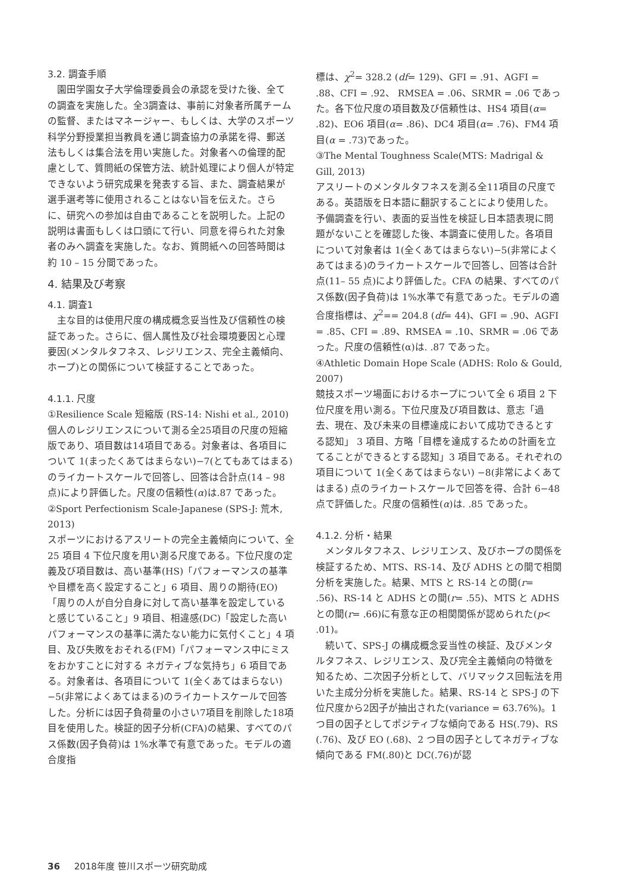3.2. 調査手順
園田学園女子大学倫理委員会の承認を受けた後、全ての調査を実施した。全3調査は、事前に対象者所属チームの監督、またはマネージャー、もしくは、大学のスポーツ科学分野授業担当教員を通じ調査協力の承諾を得、郵送法もしくは集合法を用い実施した。対象者への倫理的配慮として、質問紙の保管方法、統計処理により個人が特定できないよう研究成果を発表する旨、また、調査結果が選手選考等に使用されることはない旨を伝えた。さらに、研究への参加は自由であることを説明した。上記の説明は書面もしくは口頭にて行い、同意を得られた対象者のみへ調査を実施した。なお、質問紙への回答時間は約 10 – 15 分間であった。
4. 結果及び考察
4.1. 調査1
主な目的は使用尺度の構成概念妥当性及び信頼性の検証であった。さらに、個人属性及び社会環境要因と心理要因(メンタルタフネス、レジリエンス、完全主義傾向、ホープ)との関係について検証することであった。
4.1.1. 尺度
①Resilience Scale 短縮版 (RS-14: Nishi et al., 2010)
個人のレジリエンスについて測る全25項目の尺度の短縮版であり、項目数は14項目である。対象者は、各項目について 1(まったくあてはまらない)−7(とてもあてはまる)のライカートスケールで回答し、回答は合計点(14 – 98 点)により評価した。尺度の信頼性(α)は.87 であった。
②Sport Perfectionism Scale-Japanese (SPS-J: 荒木, 2013)
スポーツにおけるアスリートの完全主義傾向について、全 25 項目 4 下位尺度を用い測る尺度である。下位尺度の定義及び項目数は、高い基準(HS)「パフォーマンスの基準や目標を高く設定すること」6 項目、周りの期待(EO)「周りの人が自分自身に対して高い基準を設定していると感じていること」9 項目、相違感(DC)「設定した高いパフォーマンスの基準に満たない能力に気付くこと」4 項目、及び失敗をおそれる(FM)「パフォーマンス中にミスをおかすことに対する ネガティブな気持ち」6 項目である。対象者は、各項目について 1(全くあてはまらない)−5(非常によくあてはまる)のライカートスケールで回答した。分析には因子負荷量の小さい7項目を削除した18項目を使用した。検証的因子分析(CFA)の結果、すべてのパス係数(因子負荷)は 1%水準で有意であった。モデルの適合度指
標は、χ<sup>2</sup>= 328.2 (df= 129)、GFI = .91、AGFI = .88、CFI = .92、 RMSEA = .06、SRMR = .06 であった。各下位尺度の項目数及び信頼性は、HS4 項目(α= .82)、EO6 項目(α= .86)、DC4 項目(α= .76)、FM4 項目(α = .73)であった。
③The Mental Toughness Scale(MTS: Madrigal & Gill, 2013)
アスリートのメンタルタフネスを測る全11項目の尺度である。英語版を日本語に翻訳することにより使用した。予備調査を行い、表面的妥当性を検証し日本語表現に問題がないことを確認した後、本調査に使用した。各項目について対象者は 1(全くあてはまらない)−5(非常によくあてはまる)のライカートスケールで回答し、回答は合計点(11– 55 点)により評価した。CFA の結果、すべてのパス係数(因子負荷)は 1%水準で有意であった。モデルの適合度指標は、χ<sup>2</sup>== 204.8 (df= 44)、GFI = .90、AGFI = .85、CFI = .89、RMSEA = .10、SRMR = .06 であった。尺度の信頼性(α)は. .87 であった。
④Athletic Domain Hope Scale (ADHS: Rolo & Gould, 2007)
競技スポーツ場面におけるホープについて全 6 項目 2 下位尺度を用い測る。下位尺度及び項目数は、意志「過去、現在、及び未来の目標達成において成功できるとする認知」 3 項目、方略「目標を達成するための計画を立てることができるとする認知」3 項目である。それぞれの項目について 1(全くあてはまらない) −8(非常によくあてはまる) 点のライカートスケールで回答を得、合計 6−48 点で評価した。尺度の信頼性(α)は. .85 であった。
4.1.2. 分析・結果
メンタルタフネス、レジリエンス、及びホープの関係を検証するため、MTS、RS-14、及び ADHS との間で相関分析を実施した。結果、MTS と RS-14 との間(r= .56)、RS-14 と ADHS との間(r= .55)、MTS と ADHS との間(r= .66)に有意な正の相関関係が認められた(p< .01)。
続いて、SPS-J の構成概念妥当性の検証、及びメンタルタフネス、レジリエンス、及び完全主義傾向の特徴を知るため、二次因子分析として、バリマックス回転法を用いた主成分分析を実施した。結果、RS-14 と SPS-J の下位尺度から2因子が抽出された(variance = 63.76%)。1つ目の因子としてポジティブな傾向である HS(.79)、RS (.76)、及び EO (.68)、2 つ目の因子としてネガティブな傾向である FM(.80)と DC(.76)が認
36 2018年度 笹川スポーツ研究助成